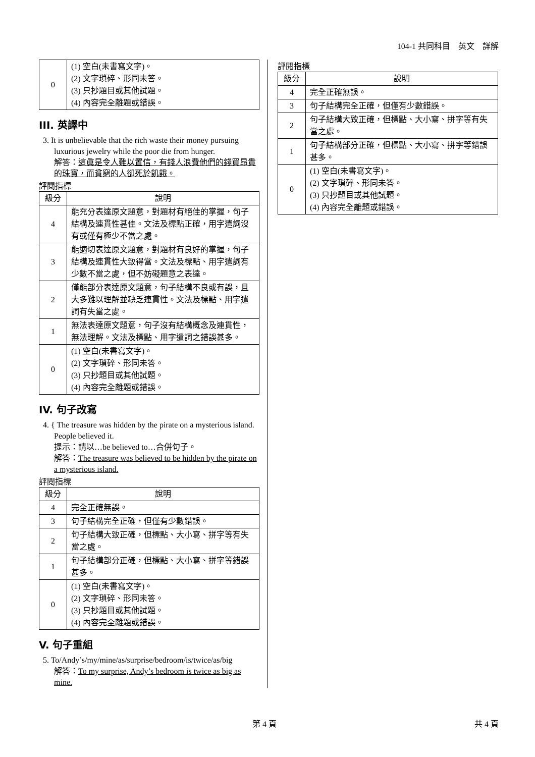104-1 共同科目　英文　詳解
| 0 | (1) 空白(未書寫文字)。 (2) 文字瑣碎、形同未答。 (3) 只抄題目或其他試題。 (4) 內容完全離題或錯誤。 |
III. 英譯中
3. It is unbelievable that the rich waste their money pursuing luxurious jewelry while the poor die from hunger.
解答：這眞是令人難以置信，有錢人浪費他們的錢買昂貴的珠寶，而貧窮的人卻死於飢餓。
評閱指標
| 級分 | 說明 |
| --- | --- |
| 4 | 能充分表達原文題意，對題材有絕佳的掌握，句子結構及連貫性甚佳。文法及標點正確，用字遣詞沒有或僅有極少不當之處。 |
| 3 | 能適切表達原文題意，對題材有良好的掌握，句子結構及連貫性大致得當。文法及標點、用字遣詞有少數不當之處，但不妨礙題意之表達。 |
| 2 | 僅能部分表達原文題意，句子結構不良或有誤，且大多難以理解並缺乏連貫性。文法及標點、用字遣詞有失當之處。 |
| 1 | 無法表達原文題意，句子沒有結構概念及連貫性，無法理解。文法及標點、用字遣詞之錯誤甚多。 |
| 0 | (1) 空白(未書寫文字)。 (2) 文字瑣碎、形同未答。 (3) 只抄題目或其他試題。 (4) 內容完全離題或錯誤。 |
IV. 句子改寫
4. { The treasure was hidden by the pirate on a mysterious island.
People believed it.
提示：請以…be believed to…合併句子。
解答：The treasure was believed to be hidden by the pirate on a mysterious island.
評閱指標
| 級分 | 說明 |
| --- | --- |
| 4 | 完全正確無誤。 |
| 3 | 句子結構完全正確，但僅有少數錯誤。 |
| 2 | 句子結構大致正確，但標點、大小寫、拼字等有失當之處。 |
| 1 | 句子結構部分正確，但標點、大小寫、拼字等錯誤甚多。 |
| 0 | (1) 空白(未書寫文字)。 (2) 文字瑣碎、形同未答。 (3) 只抄題目或其他試題。 (4) 內容完全離題或錯誤。 |
V. 句子重組
5. To/Andy’s/my/mine/as/surprise/bedroom/is/twice/as/big
解答：To my surprise, Andy’s bedroom is twice as big as mine.
評閱指標
| 級分 | 說明 |
| --- | --- |
| 4 | 完全正確無誤。 |
| 3 | 句子結構完全正確，但僅有少數錯誤。 |
| 2 | 句子結構大致正確，但標點、大小寫、拼字等有失當之處。 |
| 1 | 句子結構部分正確，但標點、大小寫、拼字等錯誤甚多。 |
| 0 | (1) 空白(未書寫文字)。 (2) 文字瑣碎、形同未答。 (3) 只抄題目或其他試題。 (4) 內容完全離題或錯誤。 |
第 4 頁 共 4 頁